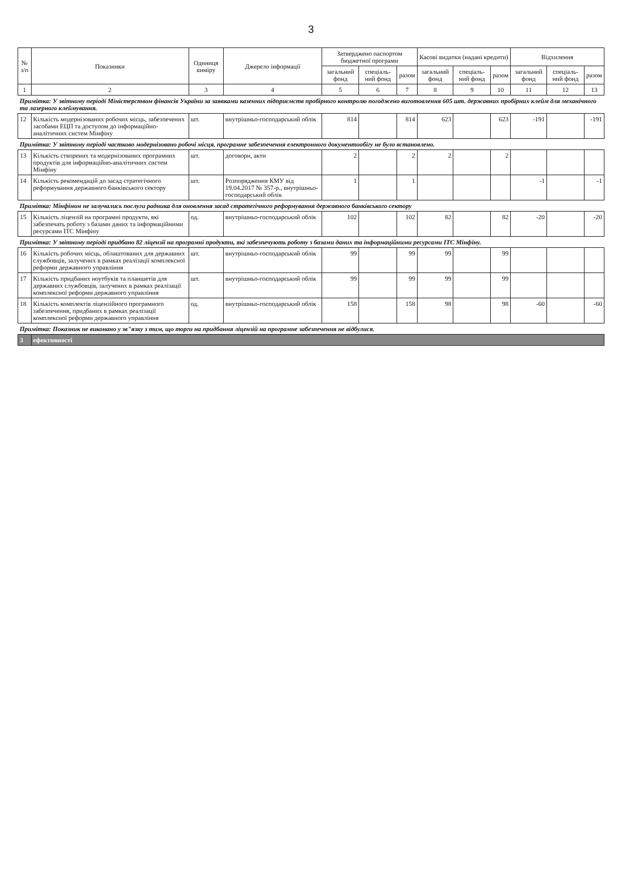3
| № з/п | Показники | Одиниця виміру | Джерело інформації | Затверджено паспортом бюджетної програми | | | Касові видатки (надані кредити) | | | Відхилення | | |
| --- | --- | --- | --- | --- | --- | --- | --- | --- | --- | --- | --- | --- |
| | | | | загальний фонд | спеціаль-ний фонд | разом | загальний фонд | спеціаль-ний фонд | разом | загальний фонд | спеціаль-ний фонд | разом |
| 1 | 2 | 3 | 4 | 5 | 6 | 7 | 8 | 9 | 10 | 11 | 12 | 13 |
| Примітка: У звітному періоді Міністерством фінансів України за заявками казенних підприємств пробірного контролю погоджено виготовлення 605 шт. державних пробірних клейм для механічного та лазерного клеймування. | | | | | | | | | | | | |
| 12 | Кількість модернізованих робочих місць, забезпечених засобами ЕЦП та доступом до інформаційно-аналітичних систем Мінфіну | шт. | внутрішньо-господарський облік | 814 | | 814 | 623 | | 623 | -191 | | -191 |
| Примітка: У звітному періоді частково модернізовано робочі місця, програмне забезпечення електронного документообігу не було встановлено. | | | | | | | | | | | | |
| 13 | Кількість створених та модернізованих програмних продуктів для інформаційно-аналітичних систем Мінфіну | шт. | договори, акти | 2 | | 2 | 2 | | 2 | | | |
| 14 | Кількість рекомендацій до засад стратегічного реформування державного банківського сектору | шт. | Розпорядження КМУ від 19.04.2017 № 357-р., внутрішньо-господарський облік | 1 | | 1 | | | | -1 | | -1 |
| Примітка: Мінфіном не залучались послуги радника для оновлення засад стратегічного реформування державного банківського сектору | | | | | | | | | | | | |
| 15 | Кількість ліцензій на програмні продукти, які забезпечать роботу з базами даних та інформаційними ресурсами ІТС Мінфіну | од. | внутрішньо-господарський облік | 102 | | 102 | 82 | | 82 | -20 | | -20 |
| Примітка: У звітному періоді придбано 82 ліцензії на програмні продукти, які забезпечують роботу з базами даних та інформаційними ресурсами ІТС Мінфіну. | | | | | | | | | | | | |
| 16 | Кількість робочих місць, облаштованих для державних службовців, залучених в рамках реалізації комплексної реформи державного управління | шт. | внутрішньо-господарський облік | 99 | | 99 | 99 | | 99 | | | |
| 17 | Кількість придбаних ноутбуків та планшетів для державних службовців, залучених в рамках реалізації комплексної реформи державного управління | шт. | внутрішньо-господарський облік | 99 | | 99 | 99 | | 99 | | | |
| 18 | Кількість комплектів ліцензійного програмного забезпечення, придбаних в рамках реалізації комплексної реформи державного управління | од. | внутрішньо-господарський облік | 158 | | 158 | 98 | | 98 | -60 | | -60 |
| Примітка: Показник не виконано у зв"язку з тим, що торги на придбання ліцензій на програмне забезпечення не відбулися. | | | | | | | | | | | | |
| 3 | ефективності | | | | | | | | | | | |